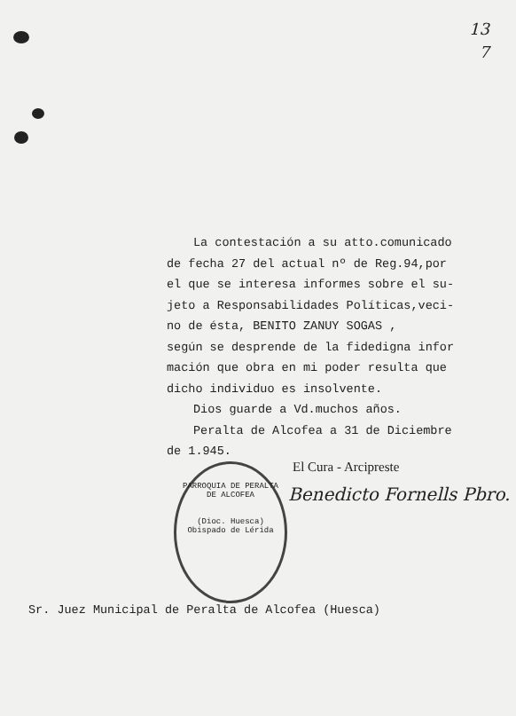13
7
La contestación a su atto.comunicado
de fecha 27 del actual nº de Reg.94,por
el que se interesa informes sobre el su-
jeto a Responsabilidades Políticas,veci-
no de ésta, BENITO ZANUY SOGAS ,
según se desprende de la fidedigna infor
mación que obra en mi poder resulta que
dicho individuo es insolvente.
Dios guarde a Vd.muchos años.
Peralta de Alcofea a 31 de Diciembre
de 1.945.
PARROQUIA DE PERALTA DE ALCOFEA
(Dioc. Huesca) Obispado de Lérida
El Cura - Arcipreste
Benedicto Fornells Pbro.
Sr. Juez Municipal de Peralta de Alcofea (Huesca)